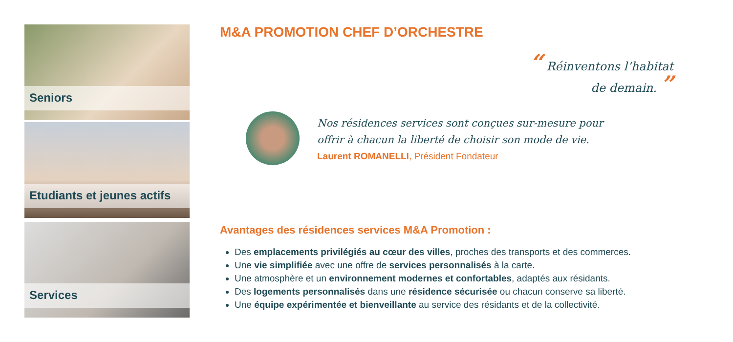Seniors
Etudiants et jeunes actifs
Services
M&A PROMOTION CHEF D’ORCHESTRE
“ Réinventons l’habitat
de demain. ”
Nos résidences services sont conçues sur-mesure pour
offrir à chacun la liberté de choisir son mode de vie.
Laurent ROMANELLI, Président Fondateur
Avantages des résidences services M&A Promotion :
Des emplacements privilégiés au cœur des villes, proches des transports et des commerces.
Une vie simplifiée avec une offre de services personnalisés à la carte.
Une atmosphère et un environnement modernes et confortables, adaptés aux résidants.
Des logements personnalisés dans une résidence sécurisée ou chacun conserve sa liberté.
Une équipe expérimentée et bienveillante au service des résidants et de la collectivité.